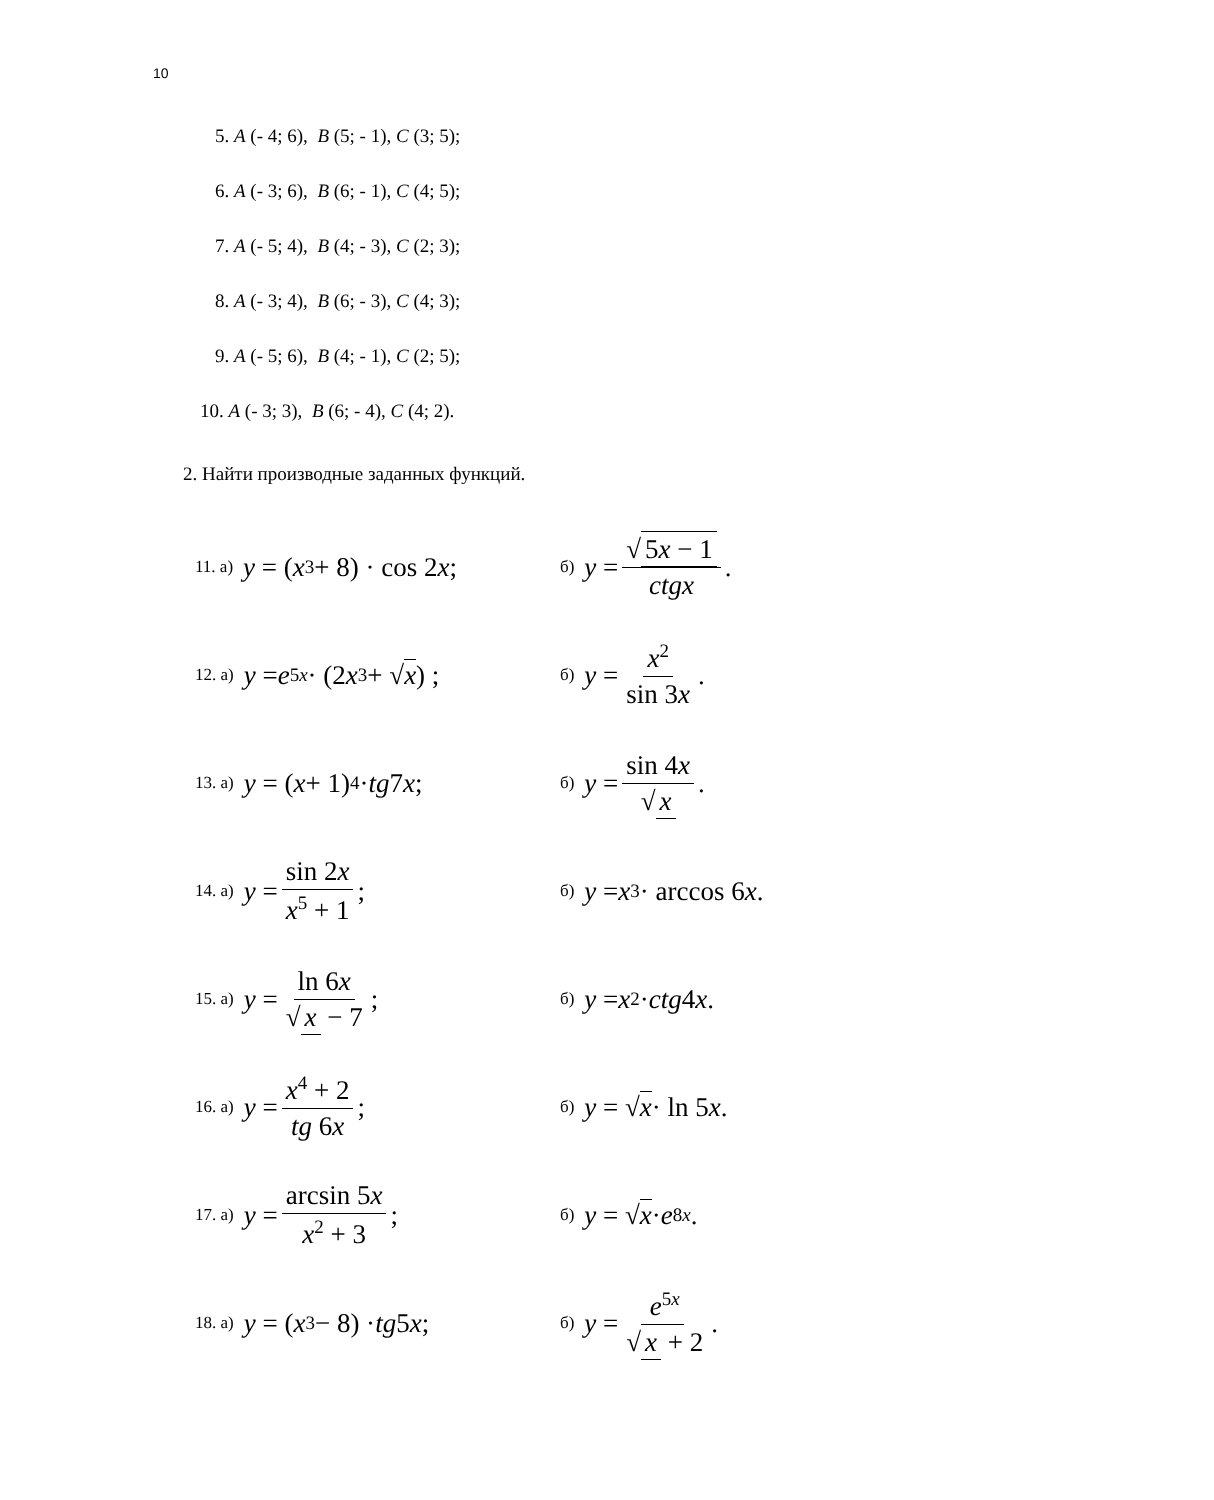10
5. A (- 4; 6), B (5; - 1), C (3; 5);
6. A (- 3; 6), B (6; - 1), C (4; 5);
7. A (- 5; 4), B (4; - 3), C (2; 3);
8. A (- 3; 4), B (6; - 3), C (4; 3);
9. A (- 5; 6), B (4; - 1), C (2; 5);
10. A (- 3; 3), B (6; - 4), C (4; 2).
2. Найти производные заданных функций.
11. а) y = (x<sup>3</sup> + 8) · cos 2 x;
б) y = √ 5x − 1 ctgx.
12. а) y = e<sup>5x</sup> · (2 x<sup>3</sup> + √ x) ;
б) y = x<sup>2</sup> sin 3x.
13. а) y = (x + 1)<sup>4</sup> · tg 7 x ;
б) y = sin 4x √ x.
14. а) y = sin 2x x<sup>5</sup> + 1;
б) y = x<sup>3</sup> · arccos 6 x .
15. а) y = ln 6x √ x − 7;
б) y = x<sup>2</sup> · ctg 4 x .
16. а) y = x<sup>4</sup> + 2 tg 6x;
б) y = √ x · ln 5 x .
17. а) y = arcsin 5x x<sup>2</sup> + 3;
б) y = √ x · e<sup>8x</sup> .
18. а) y = (x<sup>3</sup> − 8) · tg 5 x ;
б) y = e<sup>5x</sup> √ x + 2.